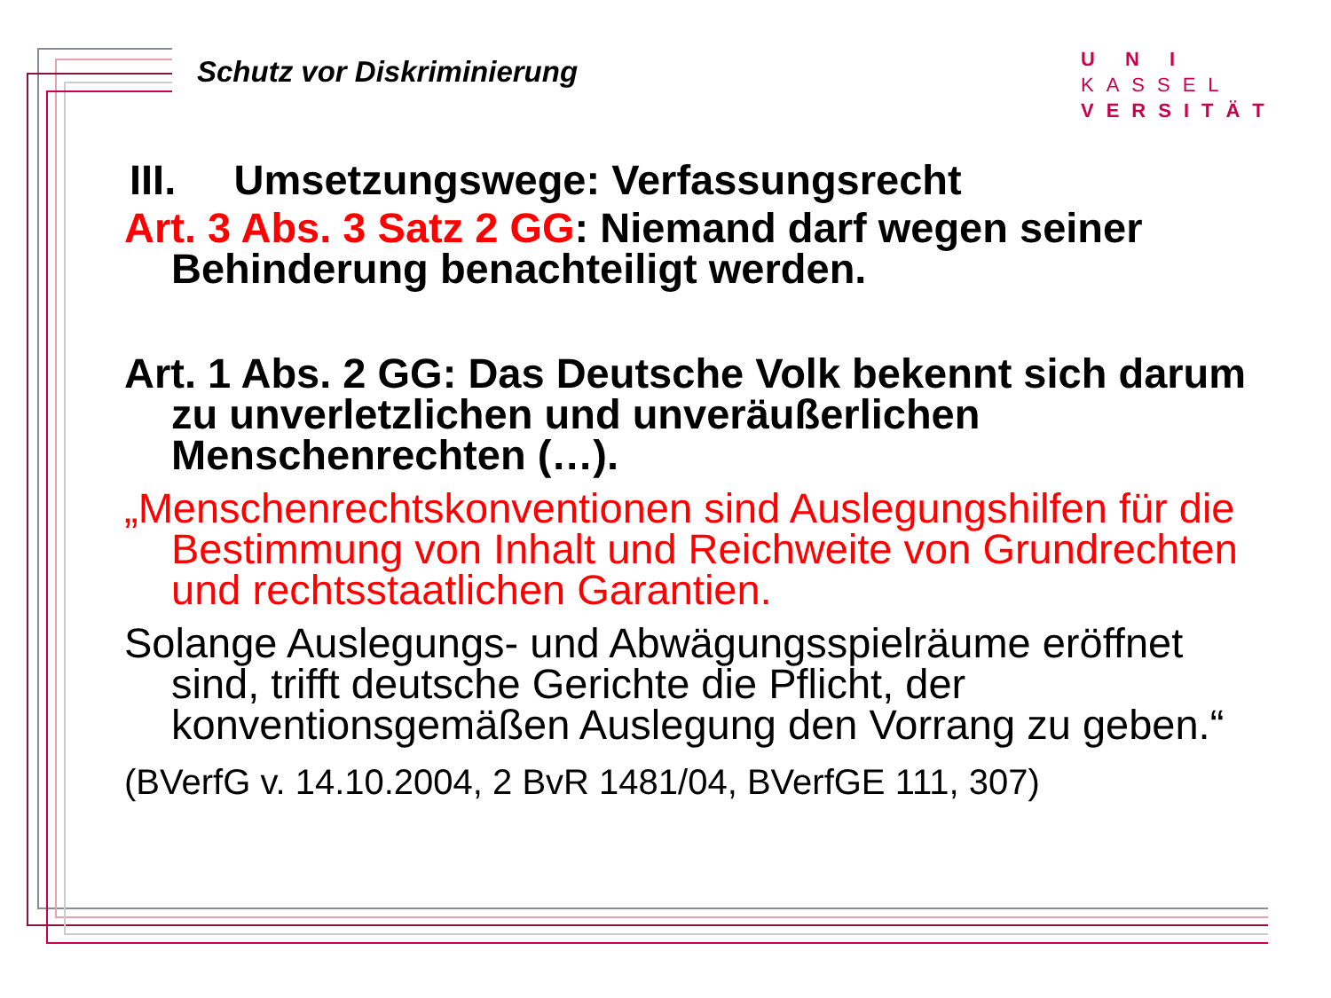Schutz vor Diskriminierung
U N I KASSEL
VERSITÄT
III. Umsetzungswege: Verfassungsrecht
Art. 3 Abs. 3 Satz 2 GG: Niemand darf wegen seiner Behinderung benachteiligt werden.
Art. 1 Abs. 2 GG: Das Deutsche Volk bekennt sich darum zu unverletzlichen und unveräußerlichen Menschenrechten (…).
„Menschenrechtskonventionen sind Auslegungshilfen für die Bestimmung von Inhalt und Reichweite von Grundrechten und rechtsstaatlichen Garantien.
Solange Auslegungs- und Abwägungsspielräume eröffnet sind, trifft deutsche Gerichte die Pflicht, der konventionsgemäßen Auslegung den Vorrang zu geben.“
(BVerfG v. 14.10.2004, 2 BvR 1481/04, BVerfGE 111, 307)